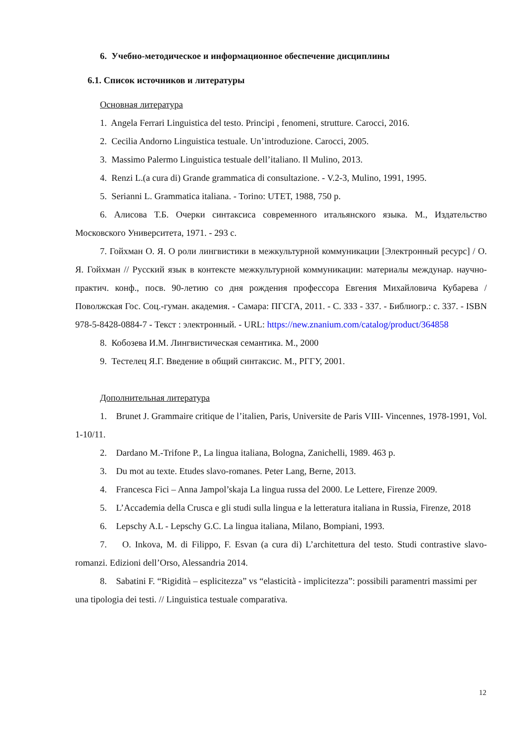6. Учебно-методическое и информационное обеспечение дисциплины
6.1. Список источников и литературы
Основная литература
1. Angela Ferrari Linguistica del testo. Principi , fenomeni, strutture. Carocci, 2016.
2. Cecilia Andorno Linguistica testuale. Un’introduzione. Carocci, 2005.
3. Massimo Palermo Linguistica testuale dell’italiano. Il Mulino, 2013.
4. Renzi L.(a cura di) Grande grammatica di consultazione. - V.2-3, Mulino, 1991, 1995.
5. Serianni L. Grammatica italiana. - Torino: UTET, 1988, 750 p.
6. Алисова Т.Б. Очерки синтаксиса современного итальянского языка. М., Издательство Московского Университета, 1971. - 293 с.
7. Гойхман О. Я. О роли лингвистики в межкультурной коммуникации [Электронный ресурс] / О. Я. Гойхман // Русский язык в контексте межкультурной коммуникации: материалы междунар. научно-практич. конф., посв. 90-летию со дня рождения профессора Евгения Михайловича Кубарева / Поволжская Гос. Соц.-гуман. академия. - Самара: ПГСГА, 2011. - С. 333 - 337. - Библиогр.: с. 337. - ISBN 978-5-8428-0884-7 - Текст : электронный. - URL: https://new.znanium.com/catalog/product/364858
8. Кобозева И.М. Лингвистическая семантика. М., 2000
9. Тестелец Я.Г. Введение в общий синтаксис. М., РГГУ, 2001.
Дополнительная литература
1. Brunet J. Grammaire critique de l’italien, Paris, Universite de Paris VIII- Vincennes, 1978-1991, Vol. 1-10/11.
2. Dardano M.-Trifone P., La lingua italiana, Bologna, Zanichelli, 1989. 463 p.
3. Du mot au texte. Etudes slavo-romanes. Peter Lang, Berne, 2013.
4. Francesca Fici – Anna Jampol’skaja La lingua russa del 2000. Le Lettere, Firenze 2009.
5. L’Accademia della Crusca e gli studi sulla lingua e la letteratura italiana in Russia, Firenze, 2018
6. Lepschy A.L - Lepschy G.C. La lingua italiana, Milano, Bompiani, 1993.
7. O. Inkova, M. di Filippo, F. Esvan (a cura di) L’architettura del testo. Studi contrastive slavo-romanzi. Edizioni dell’Orso, Alessandria 2014.
8. Sabatini F. “Rigidità – esplicitezza” vs “elasticità - implicitezza”: possibili paramentri massimi per una tipologia dei testi. // Linguistica testuale comparativa.
12